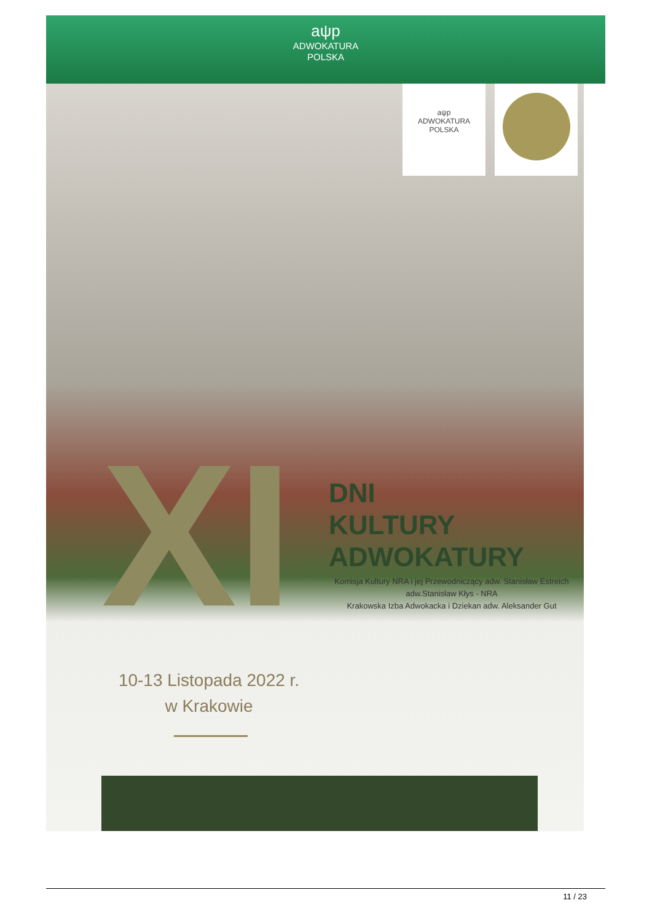aψp
ADWOKATURA
POLSKA
aψp
ADWOKATURA
POLSKA
XI
DNI
KULTURY
ADWOKATURY
Komisja Kultury NRA i jej Przewodniczący adw. Stanisław Estreich
adw.Stanisław Kłys - NRA
Krakowska Izba Adwokacka i Dziekan adw. Aleksander Gut
10-13 Listopada 2022 r.
w Krakowie
11 / 23